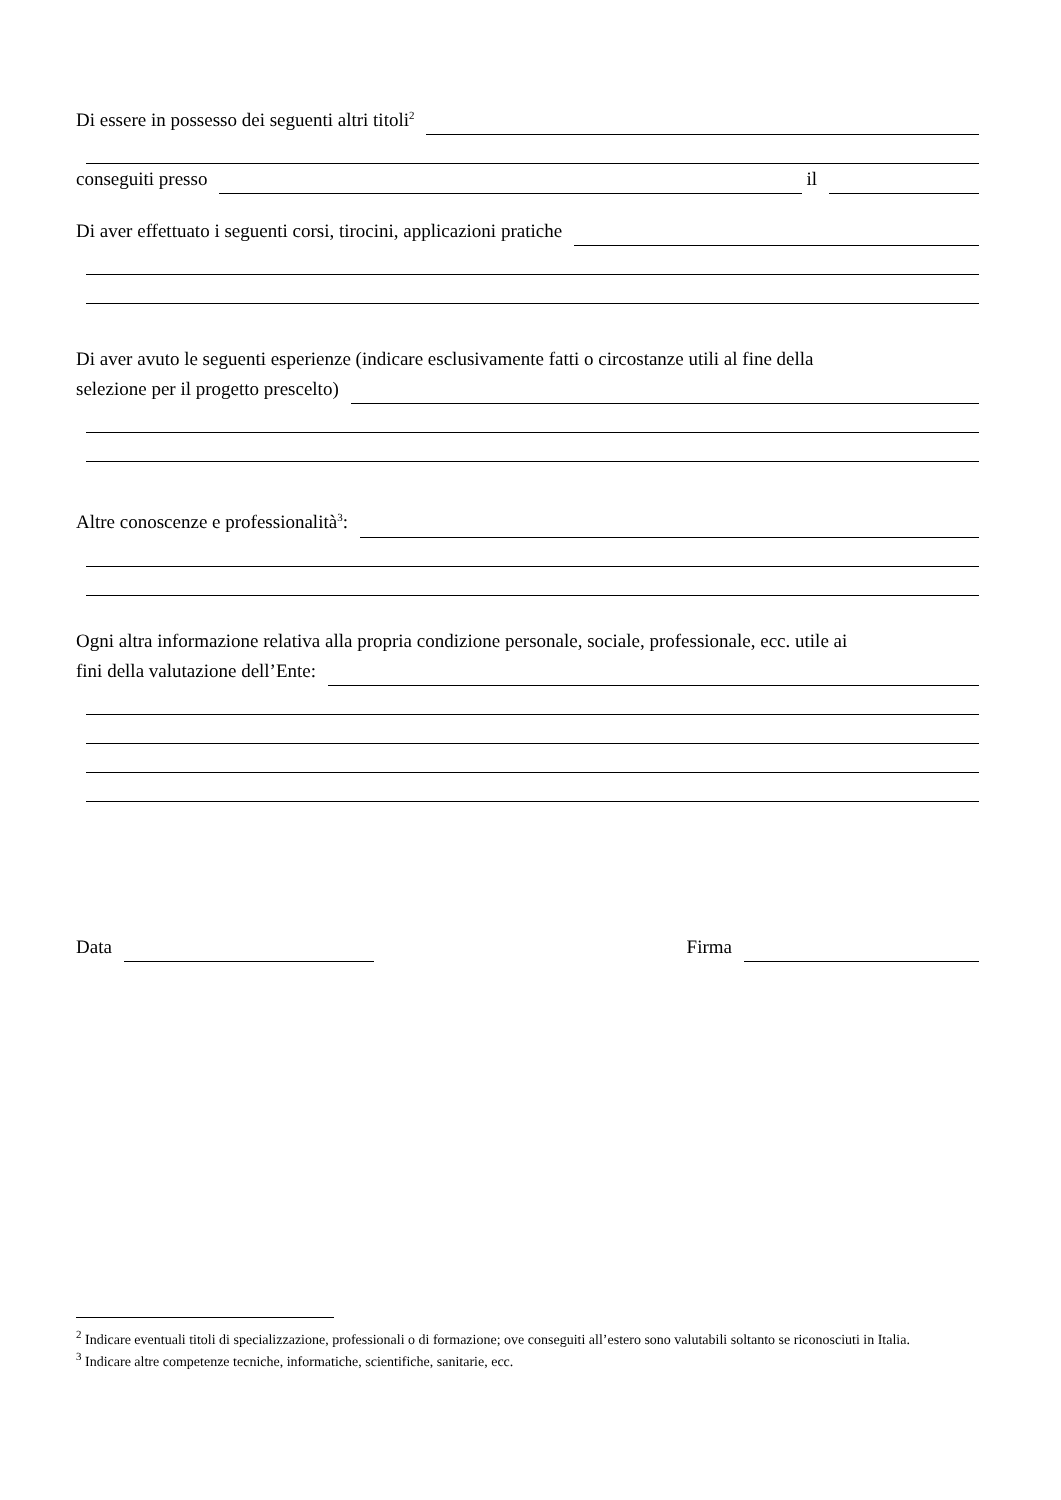Di essere in possesso dei seguenti altri titoli<sup>2</sup>
conseguiti presso il
Di aver effettuato i seguenti corsi, tirocini, applicazioni pratiche
Di aver avuto le seguenti esperienze (indicare esclusivamente fatti o circostanze utili al fine della
selezione per il progetto prescelto)
Altre conoscenze e professionalità<sup>3</sup>:
Ogni altra informazione relativa alla propria condizione personale, sociale, professionale, ecc. utile ai
fini della valutazione dell’Ente:
Data Firma
<sup>2</sup> Indicare eventuali titoli di specializzazione, professionali o di formazione; ove conseguiti all’estero sono valutabili soltanto se riconosciuti in Italia.
<sup>3</sup> Indicare altre competenze tecniche, informatiche, scientifiche, sanitarie, ecc.